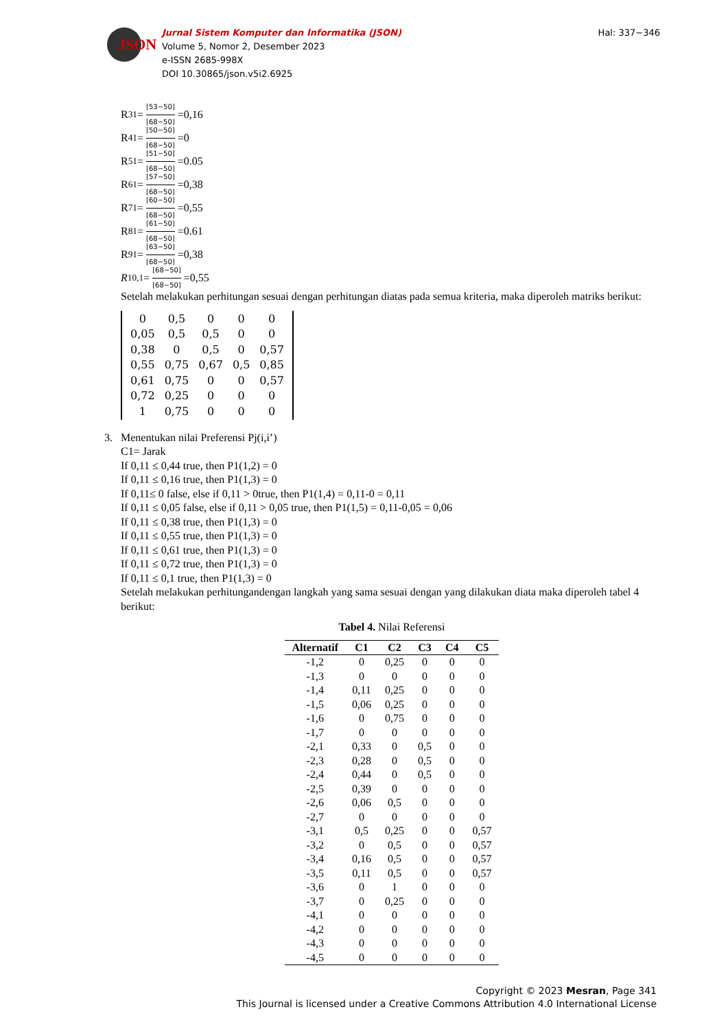JSON
Jurnal Sistem Komputer dan Informatika (JSON)
Volume 5, Nomor 2, Desember 2023
e-ISSN 2685-998X
DOI 10.30865/json.v5i2.6925
Hal: 337−346
R<sub>31</sub>= [53−50] [68−50] =0,16
R<sub>41</sub>= [50−50] [68−50] =0
R<sub>51</sub>= [51−50] [68−50] =0.05
R<sub>61</sub>= [57−50] [68−50] =0,38
R<sub>71</sub>= [60−50] [68−50] =0,55
R<sub>81</sub>= [61−50] [68−50] =0.61
R<sub>91</sub>= [63−50] [68−50] =0,38
R<sub>10,1</sub>= [68−50] [68−50] =0,55
Setelah melakukan perhitungan sesuai dengan perhitungan diatas pada semua kriteria, maka diperoleh matriks berikut:
| 0 | 0,5 | 0 | 0 | 0 |
| 0,05 | 0,5 | 0,5 | 0 | 0 |
| 0,38 | 0 | 0,5 | 0 | 0,57 |
| 0,55 | 0,75 | 0,67 | 0,5 | 0,85 |
| 0,61 | 0,75 | 0 | 0 | 0,57 |
| 0,72 | 0,25 | 0 | 0 | 0 |
| 1 | 0,75 | 0 | 0 | 0 |
3. Menentukan nilai Preferensi Pj(i,i’)
C1= Jarak
If 0,11 ≤ 0,44 true, then P1(1,2) = 0
If 0,11 ≤ 0,16 true, then P1(1,3) = 0
If 0,11≤ 0 false, else if 0,11 > 0true, then P1(1,4) = 0,11-0 = 0,11
If 0,11 ≤ 0,05 false, else if 0,11 > 0,05 true, then P1(1,5) = 0,11-0,05 = 0,06
If 0,11 ≤ 0,38 true, then P1(1,3) = 0
If 0,11 ≤ 0,55 true, then P1(1,3) = 0
If 0,11 ≤ 0,61 true, then P1(1,3) = 0
If 0,11 ≤ 0,72 true, then P1(1,3) = 0
If 0,11 ≤ 0,1 true, then P1(1,3) = 0
Setelah melakukan perhitungandengan langkah yang sama sesuai dengan yang dilakukan diata maka diperoleh tabel 4 berikut:
Tabel 4. Nilai Referensi
| Alternatif | C1 | C2 | C3 | C4 | C5 |
| --- | --- | --- | --- | --- | --- |
| -1,2 | 0 | 0,25 | 0 | 0 | 0 |
| -1,3 | 0 | 0 | 0 | 0 | 0 |
| -1,4 | 0,11 | 0,25 | 0 | 0 | 0 |
| -1,5 | 0,06 | 0,25 | 0 | 0 | 0 |
| -1,6 | 0 | 0,75 | 0 | 0 | 0 |
| -1,7 | 0 | 0 | 0 | 0 | 0 |
| -2,1 | 0,33 | 0 | 0,5 | 0 | 0 |
| -2,3 | 0,28 | 0 | 0,5 | 0 | 0 |
| -2,4 | 0,44 | 0 | 0,5 | 0 | 0 |
| -2,5 | 0,39 | 0 | 0 | 0 | 0 |
| -2,6 | 0,06 | 0,5 | 0 | 0 | 0 |
| -2,7 | 0 | 0 | 0 | 0 | 0 |
| -3,1 | 0,5 | 0,25 | 0 | 0 | 0,57 |
| -3,2 | 0 | 0,5 | 0 | 0 | 0,57 |
| -3,4 | 0,16 | 0,5 | 0 | 0 | 0,57 |
| -3,5 | 0,11 | 0,5 | 0 | 0 | 0,57 |
| -3,6 | 0 | 1 | 0 | 0 | 0 |
| -3,7 | 0 | 0,25 | 0 | 0 | 0 |
| -4,1 | 0 | 0 | 0 | 0 | 0 |
| -4,2 | 0 | 0 | 0 | 0 | 0 |
| -4,3 | 0 | 0 | 0 | 0 | 0 |
| -4,5 | 0 | 0 | 0 | 0 | 0 |
Copyright © 2023 Mesran, Page 341
This Journal is licensed under a Creative Commons Attribution 4.0 International License